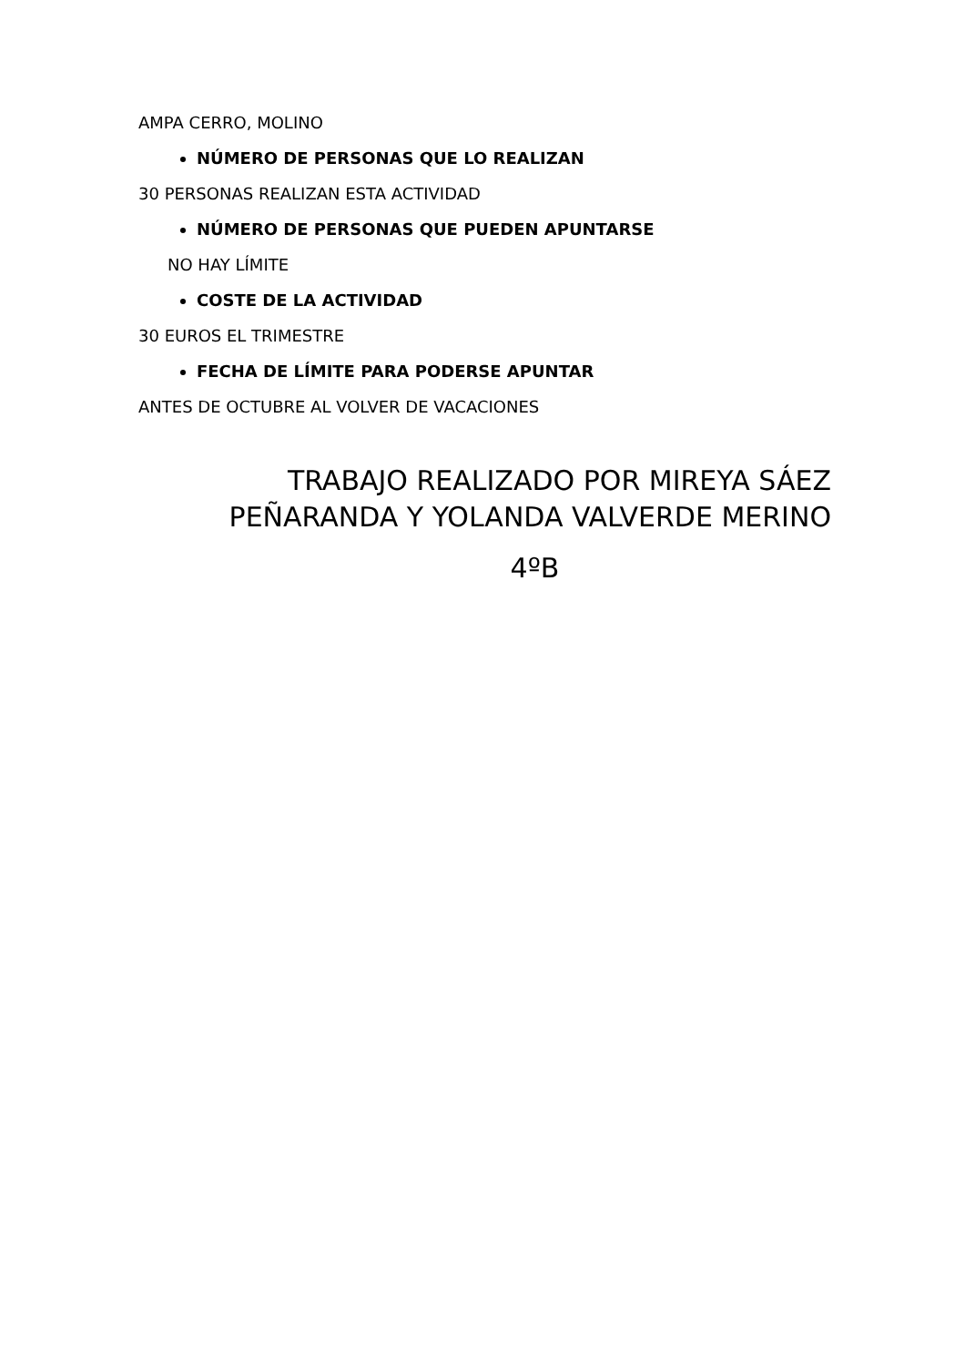AMPA CERRO, MOLINO
NÚMERO DE PERSONAS QUE LO REALIZAN
30 PERSONAS REALIZAN ESTA ACTIVIDAD
NÚMERO DE PERSONAS QUE PUEDEN APUNTARSE
NO HAY LÍMITE
COSTE DE LA ACTIVIDAD
30 EUROS EL TRIMESTRE
FECHA DE LÍMITE PARA PODERSE APUNTAR
ANTES DE OCTUBRE AL VOLVER DE VACACIONES
TRABAJO REALIZADO POR MIREYA SÁEZ
PEÑARANDA Y YOLANDA VALVERDE MERINO
4ºB